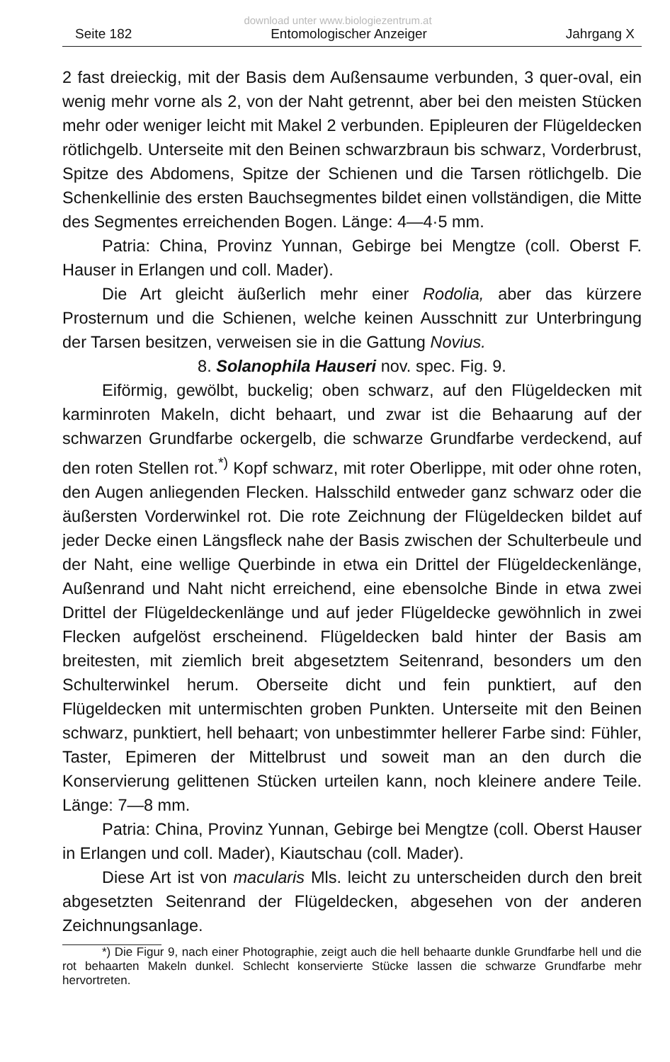download unter www.biologiezentrum.at
Seite 182 Entomologischer Anzeiger Jahrgang X
2 fast dreieckig, mit der Basis dem Außensaume verbunden, 3 quer-oval, ein wenig mehr vorne als 2, von der Naht getrennt, aber bei den meisten Stücken mehr oder weniger leicht mit Makel 2 verbunden. Epipleuren der Flügeldecken rötlichgelb. Unterseite mit den Beinen schwarzbraun bis schwarz, Vorderbrust, Spitze des Abdomens, Spitze der Schienen und die Tarsen rötlichgelb. Die Schenkellinie des ersten Bauchsegmentes bildet einen vollständigen, die Mitte des Segmentes erreichenden Bogen. Länge: 4—4·5 mm.
Patria: China, Provinz Yunnan, Gebirge bei Mengtze (coll. Oberst F. Hauser in Erlangen und coll. Mader).
Die Art gleicht äußerlich mehr einer Rodolia, aber das kürzere Prosternum und die Schienen, welche keinen Ausschnitt zur Unterbringung der Tarsen besitzen, verweisen sie in die Gattung Novius.
8. Solanophila Hauseri nov. spec. Fig. 9.
Eiförmig, gewölbt, buckelig; oben schwarz, auf den Flügeldecken mit karminroten Makeln, dicht behaart, und zwar ist die Behaarung auf der schwarzen Grundfarbe ockergelb, die schwarze Grundfarbe verdeckend, auf den roten Stellen rot.<sup>*)</sup> Kopf schwarz, mit roter Oberlippe, mit oder ohne roten, den Augen anliegenden Flecken. Halsschild entweder ganz schwarz oder die äußersten Vorderwinkel rot. Die rote Zeichnung der Flügeldecken bildet auf jeder Decke einen Längsfleck nahe der Basis zwischen der Schulterbeule und der Naht, eine wellige Querbinde in etwa ein Drittel der Flügeldeckenlänge, Außenrand und Naht nicht erreichend, eine ebensolche Binde in etwa zwei Drittel der Flügeldeckenlänge und auf jeder Flügeldecke gewöhnlich in zwei Flecken aufgelöst erscheinend. Flügeldecken bald hinter der Basis am breitesten, mit ziemlich breit abgesetztem Seitenrand, besonders um den Schulterwinkel herum. Oberseite dicht und fein punktiert, auf den Flügeldecken mit untermischten groben Punkten. Unterseite mit den Beinen schwarz, punktiert, hell behaart; von unbestimmter hellerer Farbe sind: Fühler, Taster, Epimeren der Mittelbrust und soweit man an den durch die Konservierung gelittenen Stücken urteilen kann, noch kleinere andere Teile. Länge: 7—8 mm.
Patria: China, Provinz Yunnan, Gebirge bei Mengtze (coll. Oberst Hauser in Erlangen und coll. Mader), Kiautschau (coll. Mader).
Diese Art ist von macularis Mls. leicht zu unterscheiden durch den breit abgesetzten Seitenrand der Flügeldecken, abgesehen von der anderen Zeichnungsanlage.
*) Die Figur 9, nach einer Photographie, zeigt auch die hell behaarte dunkle Grundfarbe hell und die rot behaarten Makeln dunkel. Schlecht konservierte Stücke lassen die schwarze Grundfarbe mehr hervortreten.